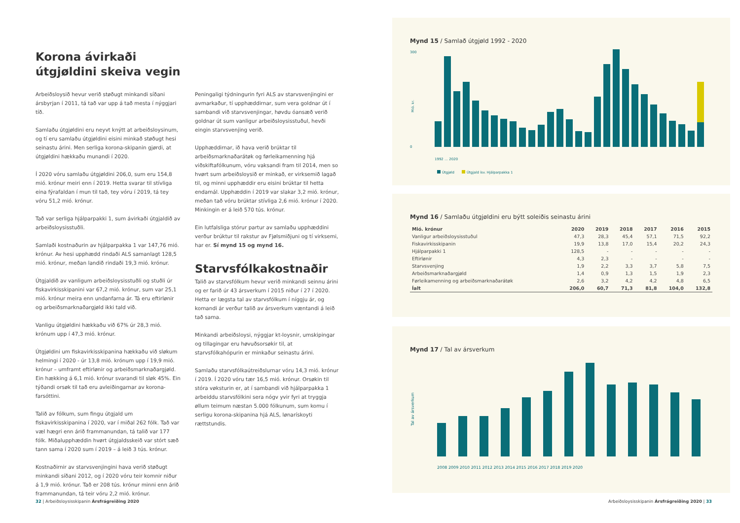Korona ávirkaði
útgjøldini skeiva vegin
Arbeiðsloysið hevur verið støðugt minkandi síðani ársbyrjan í 2011, tá tað var upp á tað mesta í nýggjari tíð.
Samlaðu útgjøldini eru neyvt knýtt at arbeiðsloysinum, og tí eru samlaðu útgjøldini eisini minkað støðugt hesi seinastu árini. Men serliga korona-skipanin gjørdi, at útgjøldini hækkaðu munandi í 2020.
Í 2020 vóru samlaðu útgjøldini 206,0, sum eru 154,8 mió. krónur meiri enn í 2019. Hetta svarar til stívliga eina fýrafaldan í mun til tað, tey vóru í 2019, tá tey vóru 51,2 mió. krónur.
Tað var serliga hjálparpakki 1, sum ávirkaði útgjaldið av arbeiðsloysisstuðli.
Samlaði kostnaðurin av hjálparpakka 1 var 147,76 mió. krónur. Av hesi upphædd rindaði ALS samanlagt 128,5 mió. krónur, meðan landið rindaði 19,3 mió. krónur.
Útgjaldið av vanligum arbeiðsloysisstuðli og stuðli úr fiskavirkisskipanini var 67,2 mió. krónur, sum var 25,1 mió. krónur meira enn undanfarna ár. Tá eru eftirlønir og arbeiðsmarknaðargjøld ikki tald við.
Vanligu útgjøldini hækkaðu við 67% úr 28,3 mió. krónum upp í 47,3 mió. krónur.
Útgjøldini um fiskavirkisskipanina hækkaðu við sløkum helmingi í 2020 - úr 13,8 mió. krónum upp í 19,9 mió. krónur – umframt eftirlønir og arbeiðsmarknaðargjøld. Ein hækking á 6,1 mió. krónur svarandi til sløk 45%. Ein týðandi orsøk til tað eru avleiðingarnar av korona-farsóttini.
Talið av fólkum, sum fingu útgjald um fiskavirkisskipanina í 2020, var í miðal 262 fólk. Tað var væl hægri enn árið frammanundan, tá talið var 177 fólk. Miðalupphæddin hvørt útgjaldsskeið var stórt sæð tann sama í 2020 sum í 2019 – á leið 3 tús. krónur.
Kostnaðirnir av starvsvenjingini hava verið støðugt minkandi síðani 2012, og í 2020 vóru teir komnir niður á 1,9 mió. krónur. Tað er 208 tús. krónur minni enn árið frammanundan, tá teir vóru 2,2 mió. krónur.
Peningaligi týdningurin fyri ALS av starvsvenjingini er avmarkaður, tí upphæddirnar, sum vera goldnar út í sambandi við starvsvenjingar, høvdu óansæð verið goldnar út sum vanligur arbeiðsloysisstuðul, hevði eingin starvsvenjing verið.
Upphæddirnar, ið hava verið brúktar til arbeiðsmarknaðarátøk og førleikamenning hjá viðskiftafólkunum, vóru vaksandi fram til 2014, men so hvørt sum arbeiðsloysið er minkað, er virksemið lagað til, og minni upphæddir eru eisini brúktar til hetta endamál. Upphæddin í 2019 var slakar 3,2 mió. krónur, meðan tað vóru brúktar stívliga 2,6 mió. krónur í 2020. Minkingin er á leið 570 tús. krónur.
Ein lutfalsliga stórur partur av samlaðu upphæddini verður brúktur til rakstur av Fjølsmiðjuni og tí virksemi, har er. Sí mynd 15 og mynd 16.
Starvsfólkakostnaðir
Talið av starvsfólkum hevur verið minkandi seinnu árini og er farið úr 43 ársverkum í 2015 niður í 27 í 2020. Hetta er lægsta tal av starvsfólkum í níggju ár, og komandi ár verður talið av ársverkum væntandi á leið tað sama.
Minkandi arbeiðsloysi, nýggjar kt-loysnir, umskipingar og tillagingar eru høvuðsorsøkir til, at starvsfólkahópurin er minkaður seinastu árini.
Samlaðu starvsfólkaútreiðslurnar vóru 14,3 mió. krónur í 2019. Í 2020 vóru tær 16,5 mió. krónur. Orsøkin til stóra vøksturin er, at í sambandi við hjálparpakka 1 arbeiddu starvsfólkini sera nógv yvir fyri at tryggja øllum teimum næstan 5.000 fólkunum, sum komu í serligu korona-skipanina hjá ALS, lønarískoyti rættstundis.
Mynd 15 / Samlað útgjøld 1992 - 2020
300
0
Mió. kr.
1992 … 2020
Útgjøld
Útgjald ísv. Hjálparpakka 1
Mynd 16 / Samlaðu útgjøldini eru býtt soleiðis seinastu árini
| Mió. krónur | 2020 | 2019 | 2018 | 2017 | 2016 | 2015 |
| --- | --- | --- | --- | --- | --- | --- |
| Vanligur arbeiðsloysisstuðul | 47,3 | 28,3 | 45,4 | 57,1 | 71,5 | 92,2 |
| Fiskavirkisskipanin | 19,9 | 13,8 | 17,0 | 15,4 | 20,2 | 24,3 |
| Hjálparpakki 1 | 128,5 | - | - | - | - | - |
| Eftirlønir | 4,3 | 2,3 | - | - | - | - |
| Starvsvenjing | 1,9 | 2,2 | 3,3 | 3,7 | 5,8 | 7,5 |
| Arbeiðsmarknaðargjøld | 1,4 | 0,9 | 1,3 | 1,5 | 1,9 | 2,3 |
| Førleikamenning og arbeiðsmarknaðarátøk | 2,6 | 3,2 | 4,2 | 4,2 | 4,8 | 6,5 |
| Íalt | 206,0 | 60,7 | 71,3 | 81,8 | 104,0 | 132,8 |
Mynd 17 / Tal av ársverkum
Tal av ársverkum
2008 2009 2010 2011 2012 2013 2014 2015 2016 2017 2018 2019 2020
32 | Arbeiðsloysisskipanin Ársfrágreiðing 2020
Arbeiðsloysisskipanin Ársfrágreiðing 2020 | 33